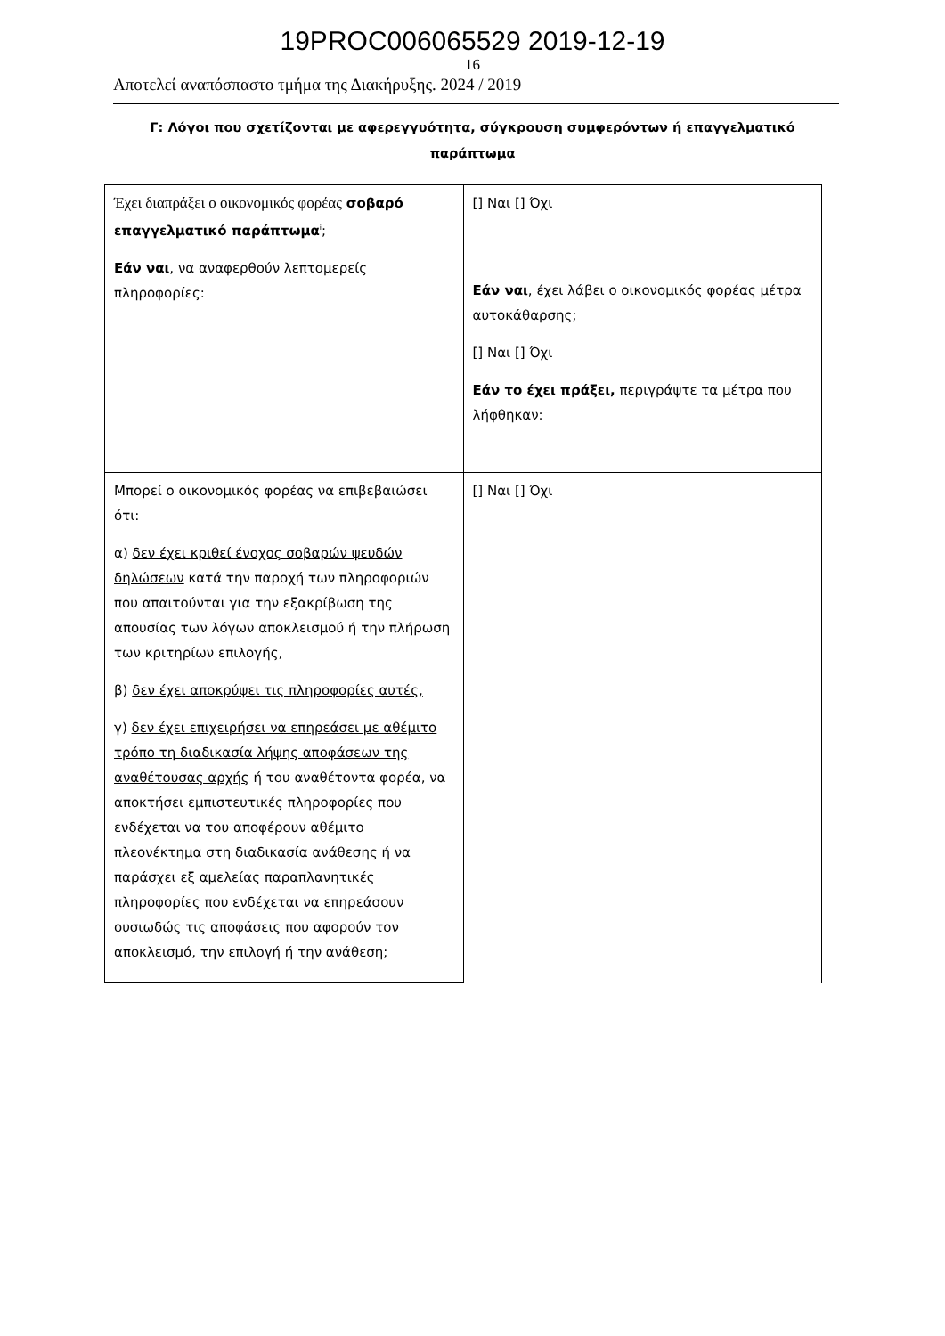19PROC006065529 2019-12-19
16
Αποτελεί αναπόσπαστο τμήμα της Διακήρυξης. 2024 / 2019
Γ: Λόγοι που σχετίζονται με αφερεγγυότητα, σύγκρουση συμφερόντων ή επαγγελματικό παράπτωμα
| Έχει διαπράξει ο οικονομικός φορέας σοβαρό επαγγελματικό παράπτωμα<sup>i</sup>; Εάν ναι , να αναφερθούν λεπτομερείς πληροφορίες: | [] Ναι [] Όχι Εάν ναι , έχει λάβει ο οικονομικός φορέας μέτρα αυτοκάθαρσης; [] Ναι [] Όχι Εάν το έχει πράξει, περιγράψτε τα μέτρα που λήφθηκαν: |
| Μπορεί ο οικονομικός φορέας να επιβεβαιώσει ότι: α) δεν έχει κριθεί ένοχος σοβαρών ψευδών δηλώσεων κατά την παροχή των πληροφοριών που απαιτούνται για την εξακρίβωση της απουσίας των λόγων αποκλεισμού ή την πλήρωση των κριτηρίων επιλογής, β) δεν έχει αποκρύψει τις πληροφορίες αυτές, γ) δεν έχει επιχειρήσει να επηρεάσει με αθέμιτο τρόπο τη διαδικασία λήψης αποφάσεων της αναθέτουσας αρχής ή του αναθέτοντα φορέα, να αποκτήσει εμπιστευτικές πληροφορίες που ενδέχεται να του αποφέρουν αθέμιτο πλεονέκτημα στη διαδικασία ανάθεσης ή να παράσχει εξ αμελείας παραπλανητικές πληροφορίες που ενδέχεται να επηρεάσουν ουσιωδώς τις αποφάσεις που αφορούν τον αποκλεισμό, την επιλογή ή την ανάθεση; | [] Ναι [] Όχι |